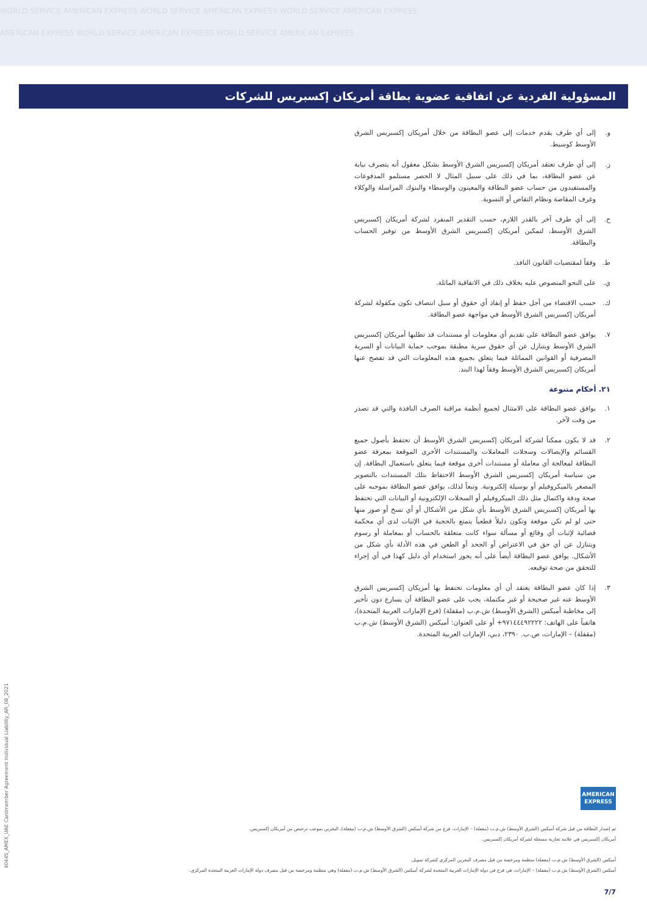WORLD SERVICE AMERICAN EXPRESS WORLD SERVICE AMERICAN EXPRESS WORLD SERVICE AMERICAN EXPRESS
AMERICAN EXPRESS WORLD SERVICE AMERICAN EXPRESS WORLD SERVICE AMERICAN EXPRESS
المسؤولية الفردية عن اتفاقية عضوية بطاقة أمريكان إكسبريس للشركات
و. إلى أي طرف يقدم خدمات إلى عضو البطاقة من خلال أمريكان إكسبريس الشرق الأوسط كوسيط.
ز. إلى أي طرف تعتقد أمريكان إكسبريس الشرق الأوسط بشكل معقول أنه يتصرف نيابة عن عضو البطاقة، بما في ذلك على سبيل المثال لا الحصر مستلمو المدفوعات والمستفيدون من حساب عضو البطاقة والمعينون والوسطاء والبنوك المراسلة والوكلاء وغرف المقاصة ونظام التقاص أو التسوية.
ح. إلى أي طرف آخر بالقدر اللازم، حسب التقدير المنفرد لشركة أمريكان إكسبريس الشرق الأوسط، لتمكين أمريكان إكسبريس الشرق الأوسط من توفير الحساب والبطاقة.
ط. وفقاً لمقتضيات القانون النافذ.
ي. على النحو المنصوص عليه بخلاف ذلك في الاتفاقية الماثلة.
ك. حسب الاقتضاء من أجل حفظ أو إنفاذ أي حقوق أو سبل انتصاف تكون مكفولة لشركة أمريكان إكسبريس الشرق الأوسط في مواجهة عضو البطاقة.
٧. يوافق عضو البطاقة على تقديم أي معلومات أو مستندات قد تطلبها أمريكان إكسبريس الشرق الأوسط ويتنازل عن أي حقوق سرية مطبقة بموجب حماية البيانات أو السرية المصرفية أو القوانين المماثلة فيما يتعلق بجميع هذه المعلومات التي قد تفصح عنها أمريكان إكسبريس الشرق الأوسط وفقاً لهذا البند.
٢١. أحكام متنوعة
١. يوافق عضو البطاقة على الامتثال لجميع أنظمة مراقبة الصرف النافذة والتي قد تصدر من وقت لآخر.
٢. قد لا يكون ممكناً لشركة أمريكان إكسبريس الشرق الأوسط أن تحتفظ بأصول جميع القسائم والإيصالات وسجلات المعاملات والمستندات الأخرى الموقعة بمعرفة عضو البطاقة لمعالجة أي معاملة أو مستندات أخرى موقعة فيما يتعلق باستعمال البطاقة. إن من سياسة أمريكان إكسبريس الشرق الأوسط الاحتفاظ بتلك المستندات بالتصوير المصغر بالميكروفيلم أو بوسيلة إلكترونية. وتبعاً لذلك، يوافق عضو البطاقة بموجبه على صحة ودقة واكتمال مثل ذلك الميكروفيلم أو السجلات الإلكترونية أو البيانات التي تحتفظ بها أمريكان إكسبريس الشرق الأوسط بأي شكل من الأشكال أو أي نسخ أو صور منها حتى لو لم تكن موقعة وتكون دليلاً قطعياً يتمتع بالحجية في الإثبات لدى أي محكمة قضائية لإثبات أي وقائع أو مسألة سواء كانت متعلقة بالحساب أو بمعاملة أو رسوم ويتنازل عن أي حق في الاعتراض أو الجحد أو الطعن في هذه الأدلة بأي شكل من الأشكال. يوافق عضو البطاقة أيضاً على أنه يجوز استخدام أي دليل كهذا في أي إجراء للتحقق من صحة توقيعه.
٣. إذا كان عضو البطاقة يعتقد أن أي معلومات تحتفظ بها أمريكان إكسبريس الشرق الأوسط عنه غير صحيحة أو غير مكتملة، يجب على عضو البطاقة أن يسارع دون تأخير إلى مخاطبة أميكس (الشرق الأوسط) ش.م.ب (مقفلة) (فرع الإمارات العربية المتحدة)، هاتفياً على الهاتف: ٩٧١٤٤٤٩٢٢٢٢+ أو على العنوان: أميكس (الشرق الأوسط) ش.م.ب (مقفلة) – الإمارات، ص.ب. ٢٣٩٠، دبي، الإمارات العربية المتحدة.
40445_AMEX_UAE Cardmember Agreement Individual Liability_AR_08_2021
AMERICAN
EXPRESS
تم إصدار البطاقة من قبل شركة أميكس (الشرق الأوسط) ش.م.ب (مقفلة) – الإمارات، فرع من شركة أميكس (الشرق الأوسط) ش.م.ب (مقفلة)، البحرين بموجب ترخيص من أمريكان إكسبريس.
أمريكان إكسبريس هي علامة تجارية مسجلة لشركة أمريكان إكسبريس.
أميكس (الشرق الأوسط) ش.م.ب (مقفلة) منظمة ومرخصة من قبل مصرف البحرين المركزي كشركة تمويل.
أميكس (الشرق الأوسط) ش.م.ب (مقفلة) – الإمارات، هي فرع في دولة الإمارات العربية المتحدة لشركة أميكس (الشرق الأوسط) ش.م.ب (مقفلة) وهي منظمة ومرخصة من قبل مصرف دولة الإمارات العربية المتحدة المركزي.
7/7